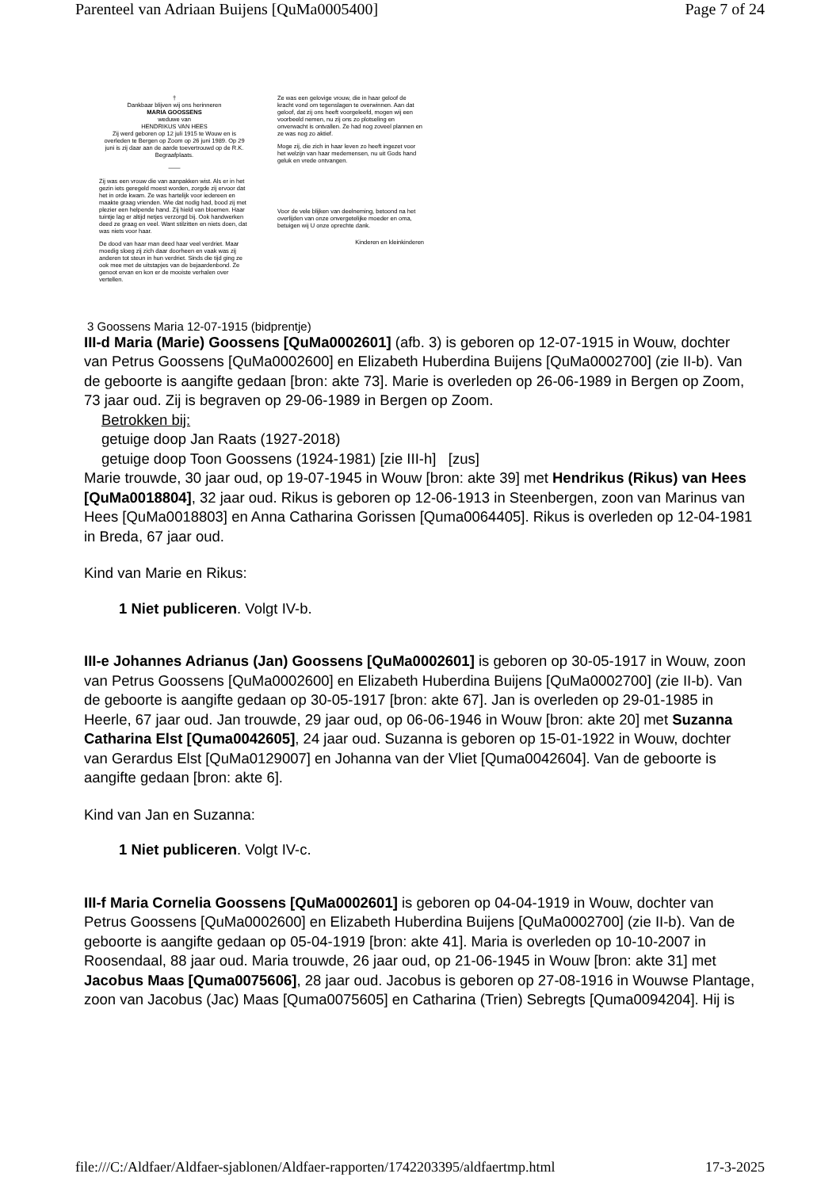Parenteel van Adriaan Buijens [QuMa0005400] Page 7 of 24
†
Dankbaar blijven wij ons herinneren
MARIA GOOSSENS
weduwe van
HENDRIKUS VAN HEES
Zij werd geboren op 12 juli 1915 te Wouw en is overleden te Bergen op Zoom op 26 juni 1989. Op 29 juni is zij daar aan de aarde toevertrouwd op de R.K. Begraafplaats.
——
Zij was een vrouw die van aanpakken wist. Als er in het gezin iets geregeld moest worden, zorgde zij ervoor dat het in orde kwam. Ze was hartelijk voor iedereen en maakte graag vrienden. Wie dat nodig had, bood zij met plezier een helpende hand. Zij hield van bloemen. Haar tuintje lag er altijd netjes verzorgd bij. Ook handwerken deed ze graag en veel. Want stilzitten en niets doen, dat was niets voor haar.
De dood van haar man deed haar veel verdriet. Maar moedig sloeg zij zich daar doorheen en vaak was zij anderen tot steun in hun verdriet. Sinds die tijd ging ze ook mee met de uitstapjes van de bejaardenbond. Ze genoot ervan en kon er de mooiste verhalen over vertellen.
Ze was een gelovige vrouw, die in haar geloof de kracht vond om tegenslagen te overwinnen. Aan dat geloof, dat zij ons heeft voorgeleefd, mogen wij een voorbeeld nemen, nu zij ons zo plotseling en onverwacht is ontvallen. Ze had nog zoveel plannen en ze was nog zo aktief.
Moge zij, die zich in haar leven zo heeft ingezet voor het welzijn van haar medemensen, nu uit Gods hand geluk en vrede ontvangen.
Voor de vele blijken van deelneming, betoond na het overlijden van onze onvergetelijke moeder en oma, betuigen wij U onze oprechte dank.
Kinderen en kleinkinderen
3 Goossens Maria 12-07-1915 (bidprentje)
III-d Maria (Marie) Goossens [QuMa0002601] (afb. 3) is geboren op 12-07-1915 in Wouw, dochter van Petrus Goossens [QuMa0002600] en Elizabeth Huberdina Buijens [QuMa0002700] (zie II-b). Van de geboorte is aangifte gedaan [bron: akte 73]. Marie is overleden op 26-06-1989 in Bergen op Zoom, 73 jaar oud. Zij is begraven op 29-06-1989 in Bergen op Zoom.
Betrokken bij:
getuige doop Jan Raats (1927-2018)
getuige doop Toon Goossens (1924-1981) [zie III-h] [zus]
Marie trouwde, 30 jaar oud, op 19-07-1945 in Wouw [bron: akte 39] met Hendrikus (Rikus) van Hees [QuMa0018804], 32 jaar oud. Rikus is geboren op 12-06-1913 in Steenbergen, zoon van Marinus van Hees [QuMa0018803] en Anna Catharina Gorissen [Quma0064405]. Rikus is overleden op 12-04-1981 in Breda, 67 jaar oud.
Kind van Marie en Rikus:
1 Niet publiceren. Volgt IV-b.
III-e Johannes Adrianus (Jan) Goossens [QuMa0002601] is geboren op 30-05-1917 in Wouw, zoon van Petrus Goossens [QuMa0002600] en Elizabeth Huberdina Buijens [QuMa0002700] (zie II-b). Van de geboorte is aangifte gedaan op 30-05-1917 [bron: akte 67]. Jan is overleden op 29-01-1985 in Heerle, 67 jaar oud. Jan trouwde, 29 jaar oud, op 06-06-1946 in Wouw [bron: akte 20] met Suzanna Catharina Elst [Quma0042605], 24 jaar oud. Suzanna is geboren op 15-01-1922 in Wouw, dochter van Gerardus Elst [QuMa0129007] en Johanna van der Vliet [Quma0042604]. Van de geboorte is aangifte gedaan [bron: akte 6].
Kind van Jan en Suzanna:
1 Niet publiceren. Volgt IV-c.
III-f Maria Cornelia Goossens [QuMa0002601] is geboren op 04-04-1919 in Wouw, dochter van Petrus Goossens [QuMa0002600] en Elizabeth Huberdina Buijens [QuMa0002700] (zie II-b). Van de geboorte is aangifte gedaan op 05-04-1919 [bron: akte 41]. Maria is overleden op 10-10-2007 in Roosendaal, 88 jaar oud. Maria trouwde, 26 jaar oud, op 21-06-1945 in Wouw [bron: akte 31] met Jacobus Maas [Quma0075606], 28 jaar oud. Jacobus is geboren op 27-08-1916 in Wouwse Plantage, zoon van Jacobus (Jac) Maas [Quma0075605] en Catharina (Trien) Sebregts [Quma0094204]. Hij is
file:///C:/Aldfaer/Aldfaer-sjablonen/Aldfaer-rapporten/1742203395/aldfaertmp.html 17-3-2025